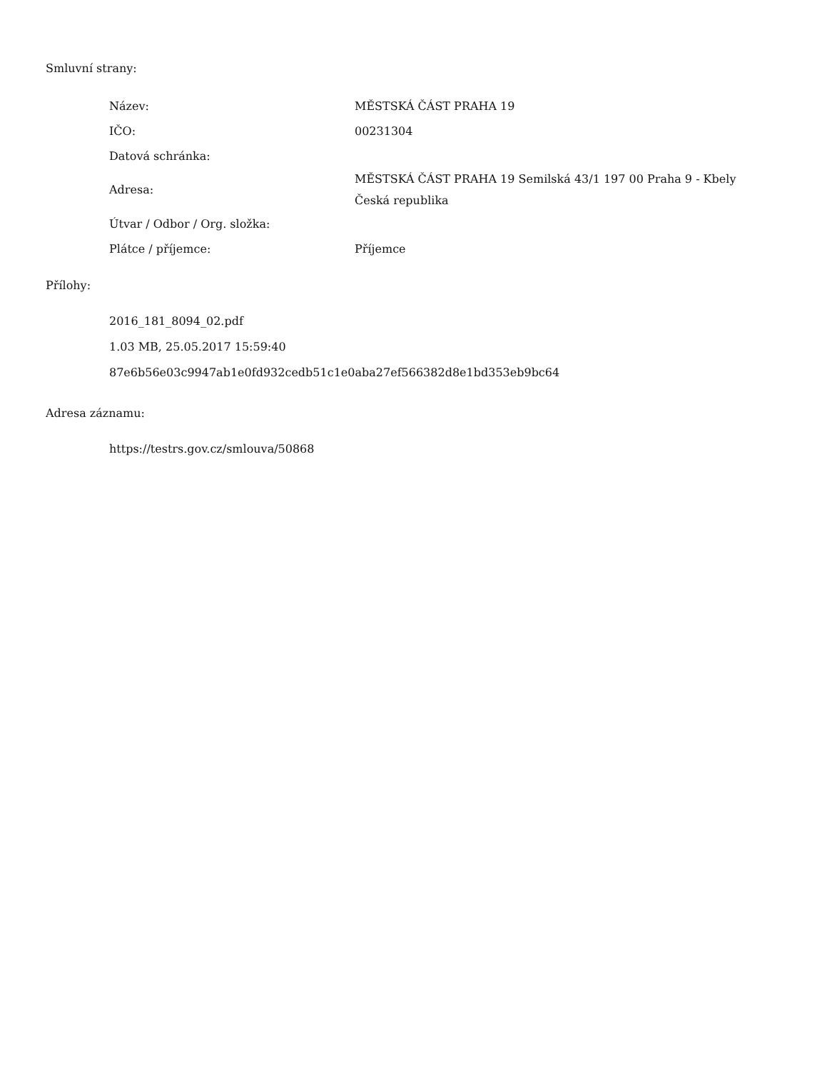Smluvní strany:
| Název: | MĚSTSKÁ ČÁST PRAHA 19 |
| IČO: | 00231304 |
| Datová schránka: | |
| Adresa: | MĚSTSKÁ ČÁST PRAHA 19 Semilská 43/1 197 00 Praha 9 - Kbely Česká republika |
| Útvar / Odbor / Org. složka: | |
| Plátce / příjemce: | Příjemce |
Přílohy:
2016_181_8094_02.pdf
1.03 MB, 25.05.2017 15:59:40
87e6b56e03c9947ab1e0fd932cedb51c1e0aba27ef566382d8e1bd353eb9bc64
Adresa záznamu:
https://testrs.gov.cz/smlouva/50868